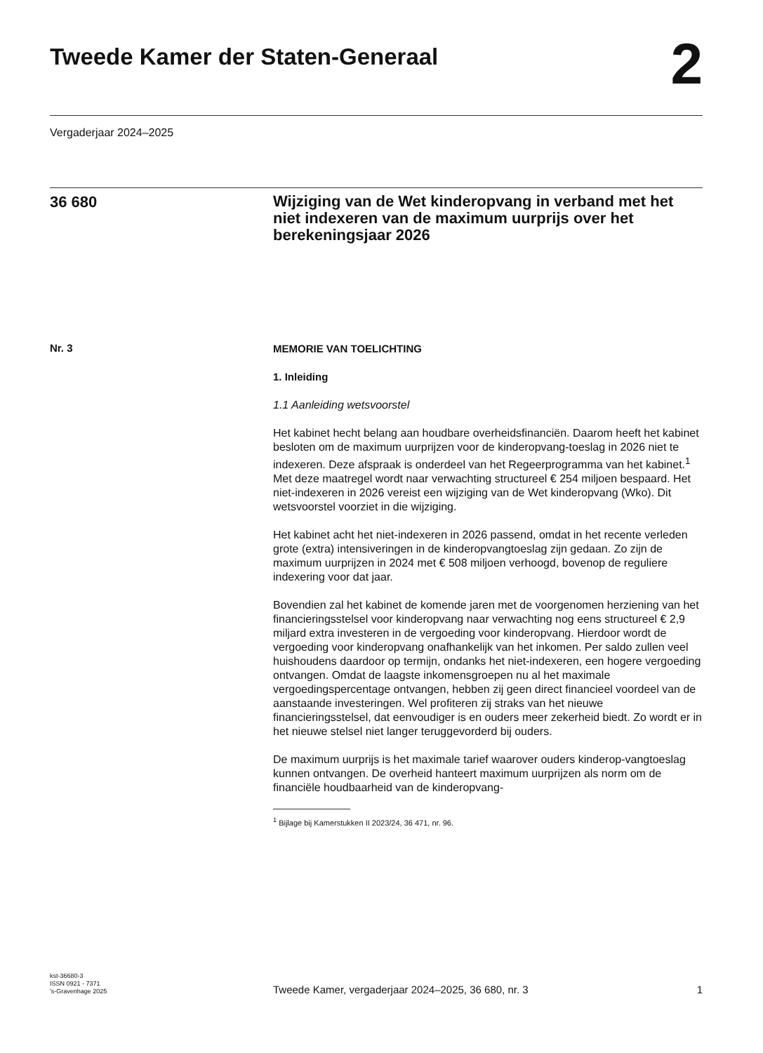Tweede Kamer der Staten-Generaal
2
Vergaderjaar 2024–2025
36 680
Wijziging van de Wet kinderopvang in verband met het niet indexeren van de maximum uurprijs over het berekeningsjaar 2026
Nr. 3
MEMORIE VAN TOELICHTING
1. Inleiding
1.1 Aanleiding wetsvoorstel
Het kabinet hecht belang aan houdbare overheidsfinanciën. Daarom heeft het kabinet besloten om de maximum uurprijzen voor de kinderopvang-toeslag in 2026 niet te indexeren. Deze afspraak is onderdeel van het Regeerprogramma van het kabinet.<sup>1</sup> Met deze maatregel wordt naar verwachting structureel € 254 miljoen bespaard. Het niet-indexeren in 2026 vereist een wijziging van de Wet kinderopvang (Wko). Dit wetsvoorstel voorziet in die wijziging.
Het kabinet acht het niet-indexeren in 2026 passend, omdat in het recente verleden grote (extra) intensiveringen in de kinderopvangtoeslag zijn gedaan. Zo zijn de maximum uurprijzen in 2024 met € 508 miljoen verhoogd, bovenop de reguliere indexering voor dat jaar.
Bovendien zal het kabinet de komende jaren met de voorgenomen herziening van het financieringsstelsel voor kinderopvang naar verwachting nog eens structureel € 2,9 miljard extra investeren in de vergoeding voor kinderopvang. Hierdoor wordt de vergoeding voor kinderopvang onafhankelijk van het inkomen. Per saldo zullen veel huishoudens daardoor op termijn, ondanks het niet-indexeren, een hogere vergoeding ontvangen. Omdat de laagste inkomensgroepen nu al het maximale vergoedingspercentage ontvangen, hebben zij geen direct financieel voordeel van de aanstaande investeringen. Wel profiteren zij straks van het nieuwe financieringsstelsel, dat eenvoudiger is en ouders meer zekerheid biedt. Zo wordt er in het nieuwe stelsel niet langer teruggevorderd bij ouders.
De maximum uurprijs is het maximale tarief waarover ouders kinderop-vangtoeslag kunnen ontvangen. De overheid hanteert maximum uurprijzen als norm om de financiële houdbaarheid van de kinderopvang-
<sup>1</sup> Bijlage bij Kamerstukken II 2023/24, 36 471, nr. 96.
kst-36680-3
ISSN 0921 - 7371
's-Gravenhage 2025
Tweede Kamer, vergaderjaar 2024–2025, 36 680, nr. 3
1